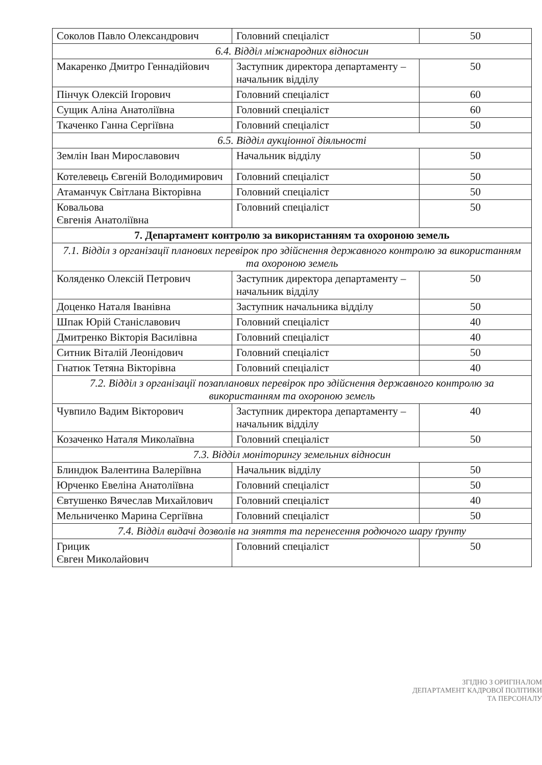| Соколов Павло Олександрович | Головний спеціаліст | 50 |
| 6.4. Відділ міжнародних відносин | | |
| Макаренко Дмитро Геннадійович | Заступник директора департаменту – начальник відділу | 50 |
| Пінчук Олексій Ігорович | Головний спеціаліст | 60 |
| Сущик Аліна Анатоліївна | Головний спеціаліст | 60 |
| Ткаченко Ганна Сергіївна | Головний спеціаліст | 50 |
| 6.5. Відділ аукціонної діяльності | | |
| Землін Іван Мирославович | Начальник відділу | 50 |
| Котелевець Євгеній Володимирович | Головний спеціаліст | 50 |
| Атаманчук Світлана Вікторівна | Головний спеціаліст | 50 |
| Ковальова Євгенія Анатоліївна | Головний спеціаліст | 50 |
| 7. Департамент контролю за використанням та охороною земель | | |
| 7.1. Відділ з організації планових перевірок про здійснення державного контролю за використанням та охороною земель | | |
| Коляденко Олексій Петрович | Заступник директора департаменту – начальник відділу | 50 |
| Доценко Наталя Іванівна | Заступник начальника відділу | 50 |
| Шпак Юрій Станіславович | Головний спеціаліст | 40 |
| Дмитренко Вікторія Василівна | Головний спеціаліст | 40 |
| Ситник Віталій Леонідович | Головний спеціаліст | 50 |
| Гнатюк Тетяна Вікторівна | Головний спеціаліст | 40 |
| 7.2. Відділ з організації позапланових перевірок про здійснення державного контролю за використанням та охороною земель | | |
| Чувпило Вадим Вікторович | Заступник директора департаменту – начальник відділу | 40 |
| Козаченко Наталя Миколаївна | Головний спеціаліст | 50 |
| 7.3. Відділ моніторингу земельних відносин | | |
| Блиндюк Валентина Валеріївна | Начальник відділу | 50 |
| Юрченко Евеліна Анатоліївна | Головний спеціаліст | 50 |
| Євтушенко Вячеслав Михайлович | Головний спеціаліст | 40 |
| Мельниченко Марина Сергіївна | Головний спеціаліст | 50 |
| 7.4. Відділ видачі дозволів на зняття та перенесення родючого шару ґрунту | | |
| Грицик Євген Миколайович | Головний спеціаліст | 50 |
ЗГІДНО З ОРИГІНАЛОМ
ДЕПАРТАМЕНТ КАДРОВОЇ ПОЛІТИКИ ТА ПЕРСОНАЛУ